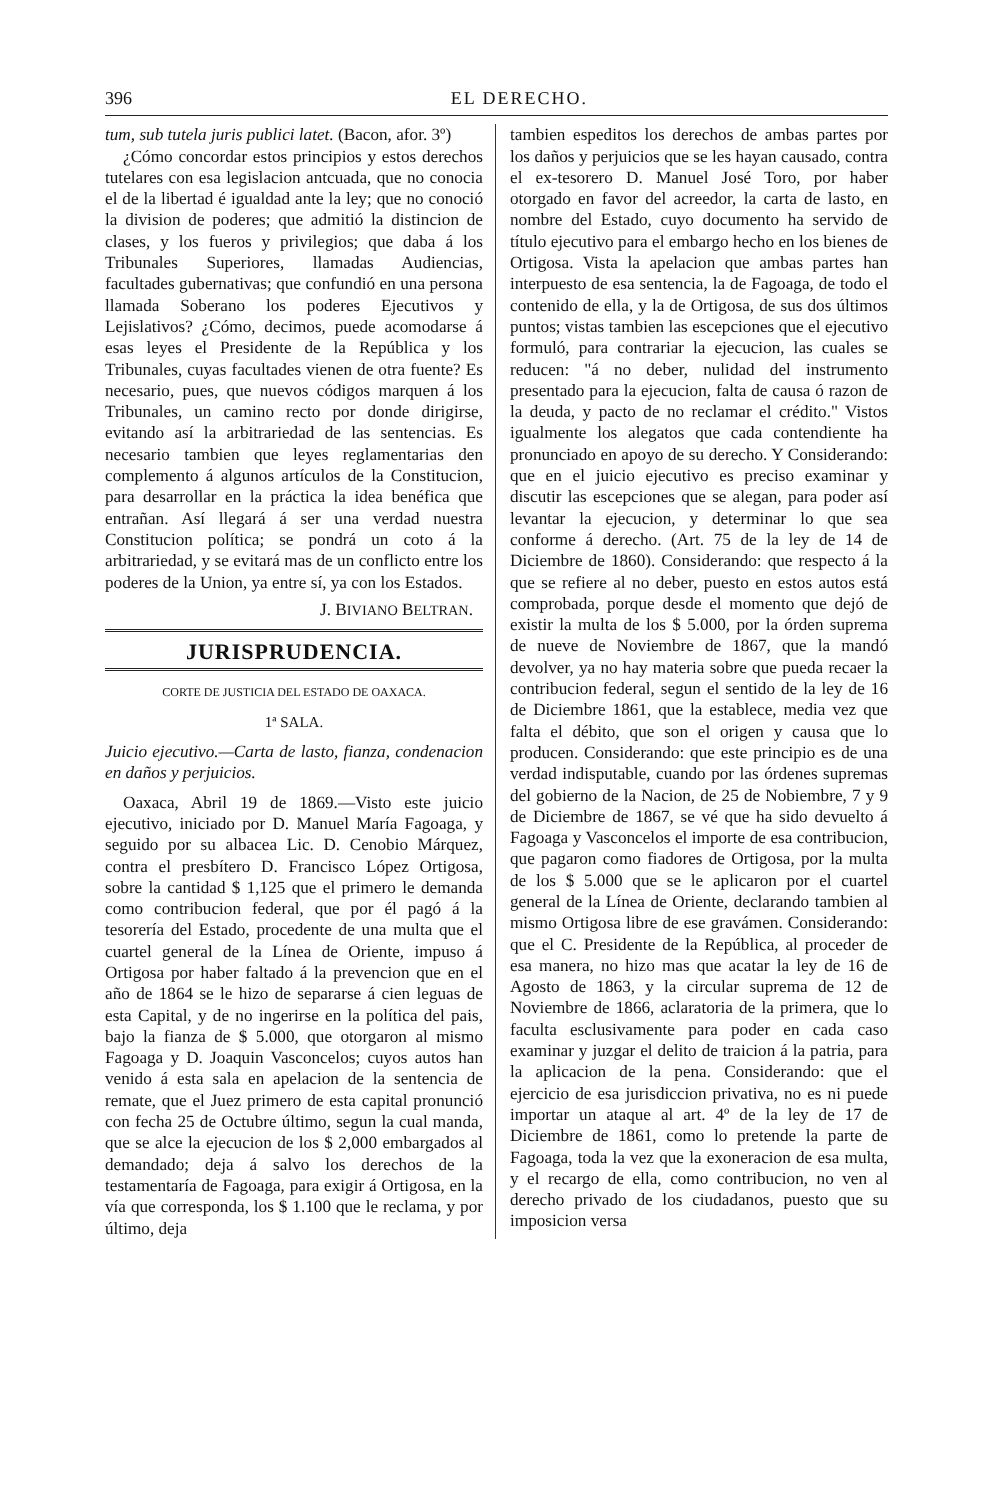396 EL DERECHO.
tum, sub tutela juris publici latet. (Bacon, afor. 3º)
¿Cómo concordar estos principios y estos derechos tutelares con esa legislacion antcuada, que no conocia el de la libertad é igualdad ante la ley; que no conoció la division de poderes; que admitió la distincion de clases, y los fueros y privilegios; que daba á los Tribunales Superiores, llamadas Audiencias, facultades gubernativas; que confundió en una persona llamada Soberano los poderes Ejecutivos y Lejislativos? ¿Cómo, decimos, puede acomodarse á esas leyes el Presidente de la República y los Tribunales, cuyas facultades vienen de otra fuente? Es necesario, pues, que nuevos códigos marquen á los Tribunales, un camino recto por donde dirigirse, evitando así la arbitrariedad de las sentencias. Es necesario tambien que leyes reglamentarias den complemento á algunos artículos de la Constitucion, para desarrollar en la práctica la idea benéfica que entrañan. Así llegará á ser una verdad nuestra Constitucion política; se pondrá un coto á la arbitrariedad, y se evitará mas de un conflicto entre los poderes de la Union, ya entre sí, ya con los Estados.
J. BIVIANO BELTRAN.
JURISPRUDENCIA.
CORTE DE JUSTICIA DEL ESTADO DE OAXACA.
1ª SALA.
Juicio ejecutivo.—Carta de lasto, fianza, condenacion en daños y perjuicios.
Oaxaca, Abril 19 de 1869.—Visto este juicio ejecutivo, iniciado por D. Manuel María Fagoaga, y seguido por su albacea Lic. D. Cenobio Márquez, contra el presbítero D. Francisco López Ortigosa, sobre la cantidad $ 1,125 que el primero le demanda como contribucion federal, que por él pagó á la tesorería del Estado, procedente de una multa que el cuartel general de la Línea de Oriente, impuso á Ortigosa por haber faltado á la prevencion que en el año de 1864 se le hizo de separarse á cien leguas de esta Capital, y de no ingerirse en la política del pais, bajo la fianza de $ 5.000, que otorgaron al mismo Fagoaga y D. Joaquin Vasconcelos; cuyos autos han venido á esta sala en apelacion de la sentencia de remate, que el Juez primero de esta capital pronunció con fecha 25 de Octubre último, segun la cual manda, que se alce la ejecucion de los $ 2,000 embargados al demandado; deja á salvo los derechos de la testamentaría de Fagoaga, para exigir á Ortigosa, en la vía que corresponda, los $ 1.100 que le reclama, y por último, deja
tambien espeditos los derechos de ambas partes por los daños y perjuicios que se les hayan causado, contra el ex-tesorero D. Manuel José Toro, por haber otorgado en favor del acreedor, la carta de lasto, en nombre del Estado, cuyo documento ha servido de título ejecutivo para el embargo hecho en los bienes de Ortigosa. Vista la apelacion que ambas partes han interpuesto de esa sentencia, la de Fagoaga, de todo el contenido de ella, y la de Ortigosa, de sus dos últimos puntos; vistas tambien las escepciones que el ejecutivo formuló, para contrariar la ejecucion, las cuales se reducen: "á no deber, nulidad del instrumento presentado para la ejecucion, falta de causa ó razon de la deuda, y pacto de no reclamar el crédito." Vistos igualmente los alegatos que cada contendiente ha pronunciado en apoyo de su derecho. Y Considerando: que en el juicio ejecutivo es preciso examinar y discutir las escepciones que se alegan, para poder así levantar la ejecucion, y determinar lo que sea conforme á derecho. (Art. 75 de la ley de 14 de Diciembre de 1860). Considerando: que respecto á la que se refiere al no deber, puesto en estos autos está comprobada, porque desde el momento que dejó de existir la multa de los $ 5.000, por la órden suprema de nueve de Noviembre de 1867, que la mandó devolver, ya no hay materia sobre que pueda recaer la contribucion federal, segun el sentido de la ley de 16 de Diciembre 1861, que la establece, media vez que falta el débito, que son el origen y causa que lo producen. Considerando: que este principio es de una verdad indisputable, cuando por las órdenes supremas del gobierno de la Nacion, de 25 de Nobiembre, 7 y 9 de Diciembre de 1867, se vé que ha sido devuelto á Fagoaga y Vasconcelos el importe de esa contribucion, que pagaron como fiadores de Ortigosa, por la multa de los $ 5.000 que se le aplicaron por el cuartel general de la Línea de Oriente, declarando tambien al mismo Ortigosa libre de ese gravámen. Considerando: que el C. Presidente de la República, al proceder de esa manera, no hizo mas que acatar la ley de 16 de Agosto de 1863, y la circular suprema de 12 de Noviembre de 1866, aclaratoria de la primera, que lo faculta esclusivamente para poder en cada caso examinar y juzgar el delito de traicion á la patria, para la aplicacion de la pena. Considerando: que el ejercicio de esa jurisdiccion privativa, no es ni puede importar un ataque al art. 4º de la ley de 17 de Diciembre de 1861, como lo pretende la parte de Fagoaga, toda la vez que la exoneracion de esa multa, y el recargo de ella, como contribucion, no ven al derecho privado de los ciudadanos, puesto que su imposicion versa